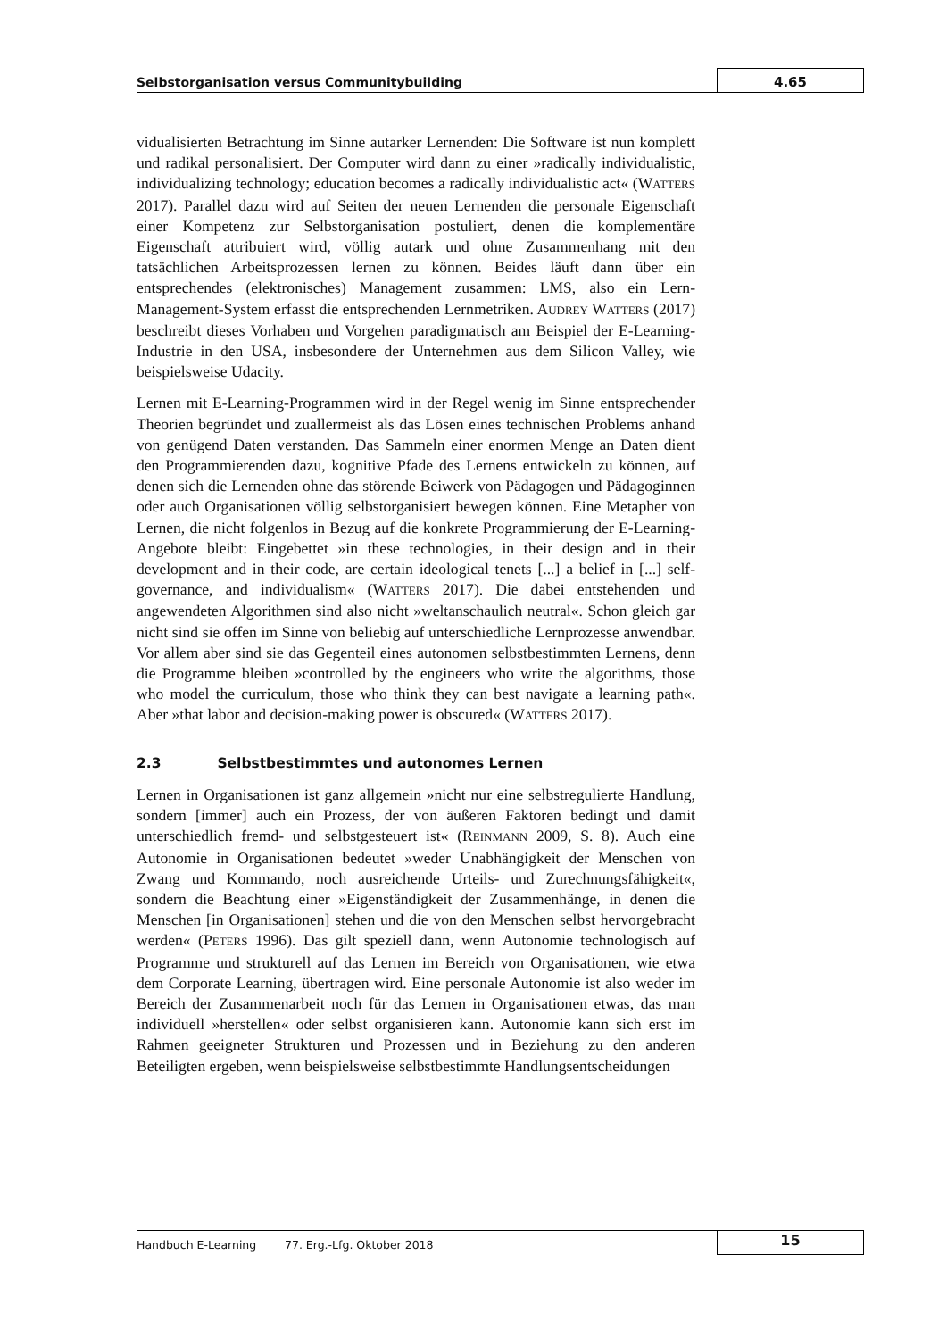Selbstorganisation versus Communitybuilding 4.65
vidualisierten Betrachtung im Sinne autarker Lernenden: Die Software ist nun komplett und radikal personalisiert. Der Computer wird dann zu einer »radically individualistic, individualizing technology; education becomes a radically individualistic act« (WATTERS 2017). Parallel dazu wird auf Seiten der neuen Lernenden die personale Eigenschaft einer Kompetenz zur Selbstorganisation postuliert, denen die komplementäre Eigenschaft attribuiert wird, völlig autark und ohne Zusammenhang mit den tatsächlichen Arbeitsprozessen lernen zu können. Beides läuft dann über ein entsprechendes (elektronisches) Management zusammen: LMS, also ein Lern-Management-System erfasst die entsprechenden Lernmetriken. AUDREY WATTERS (2017) beschreibt dieses Vorhaben und Vorgehen paradigmatisch am Beispiel der E-Learning-Industrie in den USA, insbesondere der Unternehmen aus dem Silicon Valley, wie beispielsweise Udacity.
Lernen mit E-Learning-Programmen wird in der Regel wenig im Sinne entsprechender Theorien begründet und zuallermeist als das Lösen eines technischen Problems anhand von genügend Daten verstanden. Das Sammeln einer enormen Menge an Daten dient den Programmierenden dazu, kognitive Pfade des Lernens entwickeln zu können, auf denen sich die Lernenden ohne das störende Beiwerk von Pädagogen und Pädagoginnen oder auch Organisationen völlig selbstorganisiert bewegen können. Eine Metapher von Lernen, die nicht folgenlos in Bezug auf die konkrete Programmierung der E-Learning-Angebote bleibt: Eingebettet »in these technologies, in their design and in their development and in their code, are certain ideological tenets [...] a belief in [...] self-governance, and individualism« (WATTERS 2017). Die dabei entstehenden und angewendeten Algorithmen sind also nicht »weltanschaulich neutral«. Schon gleich gar nicht sind sie offen im Sinne von beliebig auf unterschiedliche Lernprozesse anwendbar. Vor allem aber sind sie das Gegenteil eines autonomen selbstbestimmten Lernens, denn die Programme bleiben »controlled by the engineers who write the algorithms, those who model the curriculum, those who think they can best navigate a learning path«. Aber »that labor and decision-making power is obscured« (WATTERS 2017).
2.3 Selbstbestimmtes und autonomes Lernen
Lernen in Organisationen ist ganz allgemein »nicht nur eine selbstregulierte Handlung, sondern [immer] auch ein Prozess, der von äußeren Faktoren bedingt und damit unterschiedlich fremd- und selbstgesteuert ist« (REINMANN 2009, S. 8). Auch eine Autonomie in Organisationen bedeutet »weder Unabhängigkeit der Menschen von Zwang und Kommando, noch ausreichende Urteils- und Zurechnungsfähigkeit«, sondern die Beachtung einer »Eigenständigkeit der Zusammenhänge, in denen die Menschen [in Organisationen] stehen und die von den Menschen selbst hervorgebracht werden« (PETERS 1996). Das gilt speziell dann, wenn Autonomie technologisch auf Programme und strukturell auf das Lernen im Bereich von Organisationen, wie etwa dem Corporate Learning, übertragen wird. Eine personale Autonomie ist also weder im Bereich der Zusammenarbeit noch für das Lernen in Organisationen etwas, das man individuell »herstellen« oder selbst organisieren kann. Autonomie kann sich erst im Rahmen geeigneter Strukturen und Prozessen und in Beziehung zu den anderen Beteiligten ergeben, wenn beispielsweise selbstbestimmte Handlungsentscheidungen
Handbuch E-Learning 77. Erg.-Lfg. Oktober 2018 15